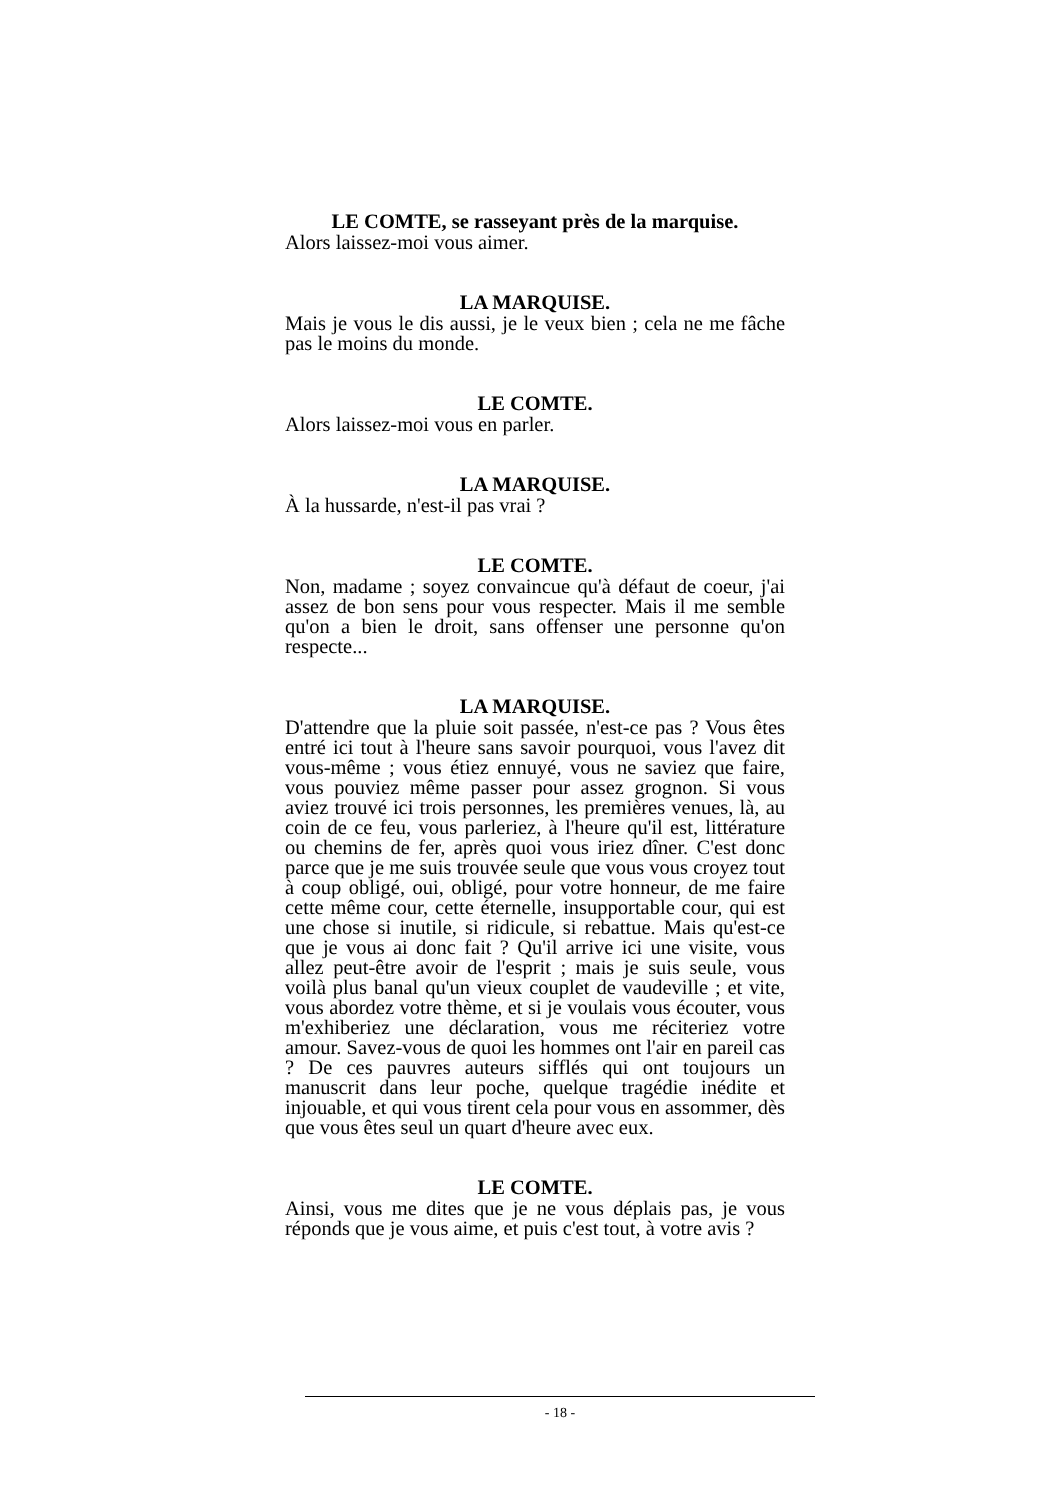LE COMTE, se rasseyant près de la marquise.
Alors laissez-moi vous aimer.
LA MARQUISE.
Mais je vous le dis aussi, je le veux bien ; cela ne me fâche pas le moins du monde.
LE COMTE.
Alors laissez-moi vous en parler.
LA MARQUISE.
À la hussarde, n'est-il pas vrai ?
LE COMTE.
Non, madame ; soyez convaincue qu'à défaut de coeur, j'ai assez de bon sens pour vous respecter. Mais il me semble qu'on a bien le droit, sans offenser une personne qu'on respecte...
LA MARQUISE.
D'attendre que la pluie soit passée, n'est-ce pas ? Vous êtes entré ici tout à l'heure sans savoir pourquoi, vous l'avez dit vous-même ; vous étiez ennuyé, vous ne saviez que faire, vous pouviez même passer pour assez grognon. Si vous aviez trouvé ici trois personnes, les premières venues, là, au coin de ce feu, vous parleriez, à l'heure qu'il est, littérature ou chemins de fer, après quoi vous iriez dîner. C'est donc parce que je me suis trouvée seule que vous vous croyez tout à coup obligé, oui, obligé, pour votre honneur, de me faire cette même cour, cette éternelle, insupportable cour, qui est une chose si inutile, si ridicule, si rebattue. Mais qu'est-ce que je vous ai donc fait ? Qu'il arrive ici une visite, vous allez peut-être avoir de l'esprit ; mais je suis seule, vous voilà plus banal qu'un vieux couplet de vaudeville ; et vite, vous abordez votre thème, et si je voulais vous écouter, vous m'exhiberiez une déclaration, vous me réciteriez votre amour. Savez-vous de quoi les hommes ont l'air en pareil cas ? De ces pauvres auteurs sifflés qui ont toujours un manuscrit dans leur poche, quelque tragédie inédite et injouable, et qui vous tirent cela pour vous en assommer, dès que vous êtes seul un quart d'heure avec eux.
LE COMTE.
Ainsi, vous me dites que je ne vous déplais pas, je vous réponds que je vous aime, et puis c'est tout, à votre avis ?
- 18 -